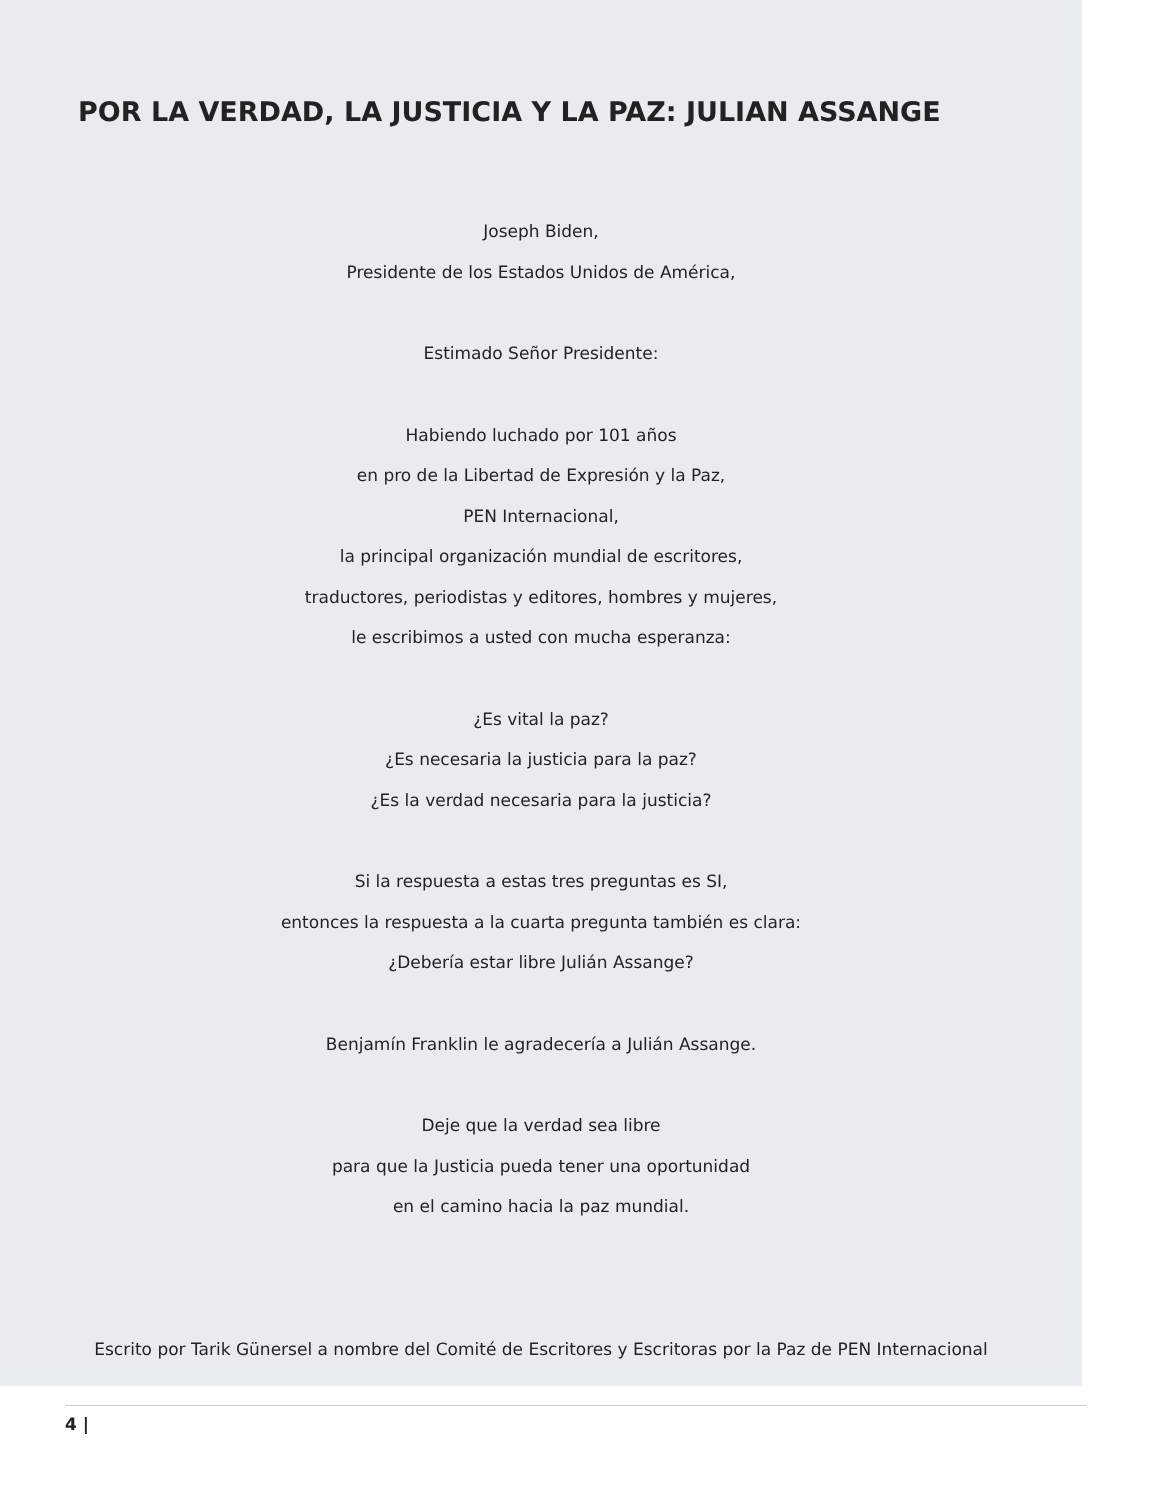POR LA VERDAD, LA JUSTICIA Y LA PAZ: JULIAN ASSANGE
Joseph Biden,
Presidente de los Estados Unidos de América,
Estimado Señor Presidente:
Habiendo luchado por 101 años
en pro de la Libertad de Expresión y la Paz,
PEN Internacional,
la principal organización mundial de escritores,
traductores, periodistas y editores, hombres y mujeres,
le escribimos a usted con mucha esperanza:
¿Es vital la paz?
¿Es necesaria la justicia para la paz?
¿Es la verdad necesaria para la justicia?
Si la respuesta a estas tres preguntas es SI,
entonces la respuesta a la cuarta pregunta también es clara:
¿Debería estar libre Julián Assange?
Benjamín Franklin le agradecería a Julián Assange.
Deje que la verdad sea libre
para que la Justicia pueda tener una oportunidad
en el camino hacia la paz mundial.
Escrito por Tarik Günersel a nombre del Comité de Escritores y Escritoras por la Paz de PEN Internacional
4 |